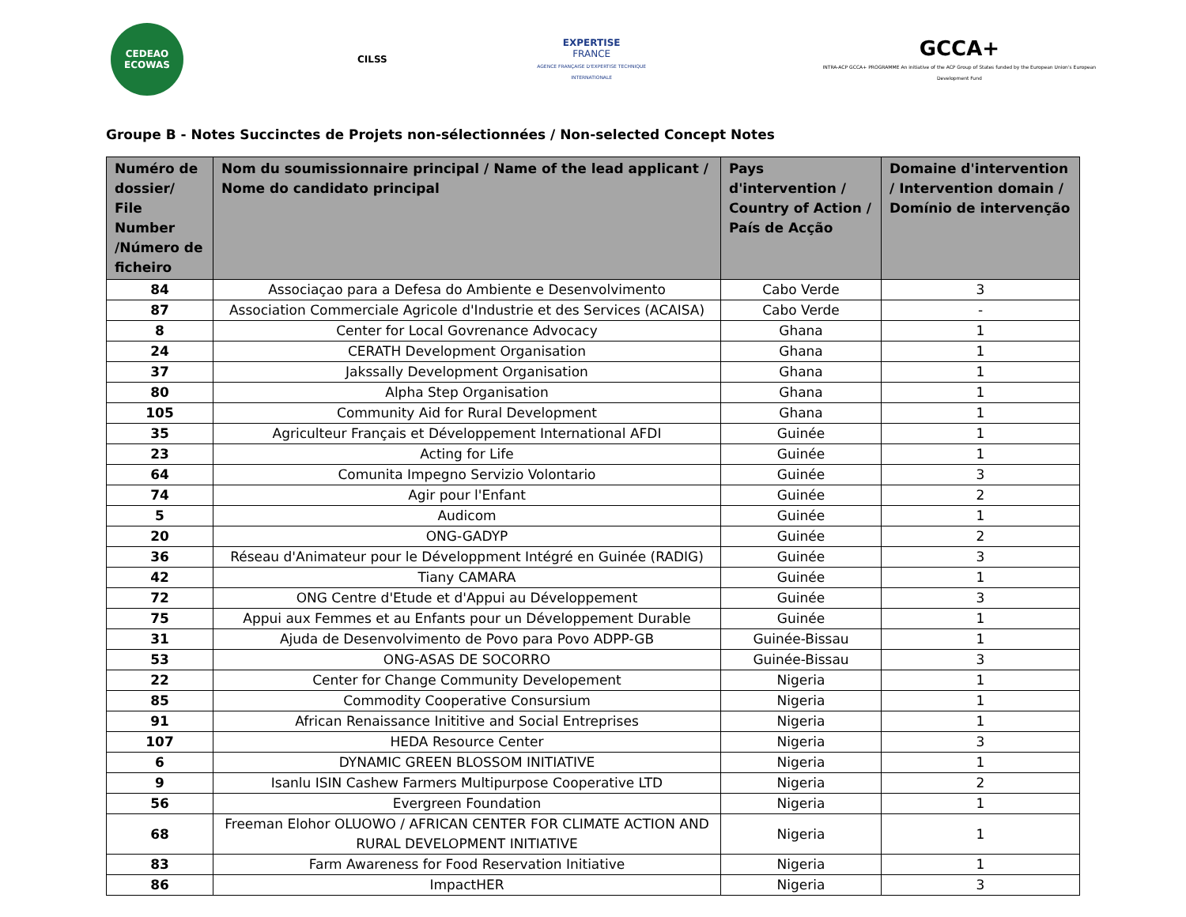CEDEAO ECOWAS
CILSS
EXPERTISE
FRANCE
AGENCE FRANÇAISE D'EXPERTISE TECHNIQUE INTERNATIONALE
GCCA+
INTRA-ACP GCCA+ PROGRAMME An initiative of the ACP Group of States funded by the European Union's European Development Fund
Groupe B - Notes Succinctes de Projets non-sélectionnées / Non-selected Concept Notes
| Numéro de dossier/ File Number /Número de ficheiro | Nom du soumissionnaire principal / Name of the lead applicant / Nome do candidato principal | Pays d'intervention / Country of Action / País de Acção | Domaine d'intervention / Intervention domain / Domínio de intervenção |
| --- | --- | --- | --- |
| 84 | Associaçao para a Defesa do Ambiente e Desenvolvimento | Cabo Verde | 3 |
| 87 | Association Commerciale Agricole d'Industrie et des Services (ACAISA) | Cabo Verde | - |
| 8 | Center for Local Govrenance Advocacy | Ghana | 1 |
| 24 | CERATH Development Organisation | Ghana | 1 |
| 37 | Jakssally Development Organisation | Ghana | 1 |
| 80 | Alpha Step Organisation | Ghana | 1 |
| 105 | Community Aid for Rural Development | Ghana | 1 |
| 35 | Agriculteur Français et Développement International AFDI | Guinée | 1 |
| 23 | Acting for Life | Guinée | 1 |
| 64 | Comunita Impegno Servizio Volontario | Guinée | 3 |
| 74 | Agir pour l'Enfant | Guinée | 2 |
| 5 | Audicom | Guinée | 1 |
| 20 | ONG-GADYP | Guinée | 2 |
| 36 | Réseau d'Animateur pour le Développment Intégré en Guinée (RADIG) | Guinée | 3 |
| 42 | Tiany CAMARA | Guinée | 1 |
| 72 | ONG Centre d'Etude et d'Appui au Développement | Guinée | 3 |
| 75 | Appui aux Femmes et au Enfants pour un Développement Durable | Guinée | 1 |
| 31 | Ajuda de Desenvolvimento de Povo para Povo ADPP-GB | Guinée-Bissau | 1 |
| 53 | ONG-ASAS DE SOCORRO | Guinée-Bissau | 3 |
| 22 | Center for Change Community Developement | Nigeria | 1 |
| 85 | Commodity Cooperative Consursium | Nigeria | 1 |
| 91 | African Renaissance Inititive and Social Entreprises | Nigeria | 1 |
| 107 | HEDA Resource Center | Nigeria | 3 |
| 6 | DYNAMIC GREEN BLOSSOM INITIATIVE | Nigeria | 1 |
| 9 | Isanlu ISIN Cashew Farmers Multipurpose Cooperative LTD | Nigeria | 2 |
| 56 | Evergreen Foundation | Nigeria | 1 |
| 68 | Freeman Elohor OLUOWO / AFRICAN CENTER FOR CLIMATE ACTION AND RURAL DEVELOPMENT INITIATIVE | Nigeria | 1 |
| 83 | Farm Awareness for Food Reservation Initiative | Nigeria | 1 |
| 86 | ImpactHER | Nigeria | 3 |